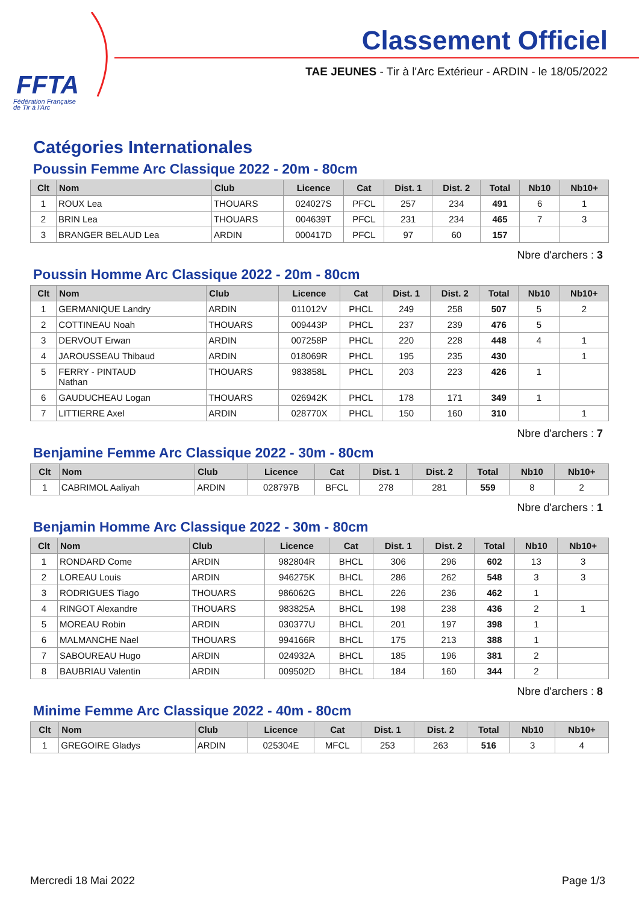FFTA
Fédération Française
de Tir à l'Arc
Classement Officiel
TAE JEUNES - Tir à l'Arc Extérieur - ARDIN - le 18/05/2022
Catégories Internationales
Poussin Femme Arc Classique 2022 - 20m - 80cm
| Clt | Nom | Club | Licence | Cat | Dist. 1 | Dist. 2 | Total | Nb10 | Nb10+ |
| --- | --- | --- | --- | --- | --- | --- | --- | --- | --- |
| 1 | ROUX Lea | THOUARS | 024027S | PFCL | 257 | 234 | 491 | 6 | 1 |
| 2 | BRIN Lea | THOUARS | 004639T | PFCL | 231 | 234 | 465 | 7 | 3 |
| 3 | BRANGER BELAUD Lea | ARDIN | 000417D | PFCL | 97 | 60 | 157 | | |
Nbre d'archers : 3
Poussin Homme Arc Classique 2022 - 20m - 80cm
| Clt | Nom | Club | Licence | Cat | Dist. 1 | Dist. 2 | Total | Nb10 | Nb10+ |
| --- | --- | --- | --- | --- | --- | --- | --- | --- | --- |
| 1 | GERMANIQUE Landry | ARDIN | 011012V | PHCL | 249 | 258 | 507 | 5 | 2 |
| 2 | COTTINEAU Noah | THOUARS | 009443P | PHCL | 237 | 239 | 476 | 5 | |
| 3 | DERVOUT Erwan | ARDIN | 007258P | PHCL | 220 | 228 | 448 | 4 | 1 |
| 4 | JAROUSSEAU Thibaud | ARDIN | 018069R | PHCL | 195 | 235 | 430 | | 1 |
| 5 | FERRY - PINTAUD Nathan | THOUARS | 983858L | PHCL | 203 | 223 | 426 | 1 | |
| 6 | GAUDUCHEAU Logan | THOUARS | 026942K | PHCL | 178 | 171 | 349 | 1 | |
| 7 | LITTIERRE Axel | ARDIN | 028770X | PHCL | 150 | 160 | 310 | | 1 |
Nbre d'archers : 7
Benjamine Femme Arc Classique 2022 - 30m - 80cm
| Clt | Nom | Club | Licence | Cat | Dist. 1 | Dist. 2 | Total | Nb10 | Nb10+ |
| --- | --- | --- | --- | --- | --- | --- | --- | --- | --- |
| 1 | CABRIMOL Aaliyah | ARDIN | 028797B | BFCL | 278 | 281 | 559 | 8 | 2 |
Nbre d'archers : 1
Benjamin Homme Arc Classique 2022 - 30m - 80cm
| Clt | Nom | Club | Licence | Cat | Dist. 1 | Dist. 2 | Total | Nb10 | Nb10+ |
| --- | --- | --- | --- | --- | --- | --- | --- | --- | --- |
| 1 | RONDARD Come | ARDIN | 982804R | BHCL | 306 | 296 | 602 | 13 | 3 |
| 2 | LOREAU Louis | ARDIN | 946275K | BHCL | 286 | 262 | 548 | 3 | 3 |
| 3 | RODRIGUES Tiago | THOUARS | 986062G | BHCL | 226 | 236 | 462 | 1 | |
| 4 | RINGOT Alexandre | THOUARS | 983825A | BHCL | 198 | 238 | 436 | 2 | 1 |
| 5 | MOREAU Robin | ARDIN | 030377U | BHCL | 201 | 197 | 398 | 1 | |
| 6 | MALMANCHE Nael | THOUARS | 994166R | BHCL | 175 | 213 | 388 | 1 | |
| 7 | SABOUREAU Hugo | ARDIN | 024932A | BHCL | 185 | 196 | 381 | 2 | |
| 8 | BAUBRIAU Valentin | ARDIN | 009502D | BHCL | 184 | 160 | 344 | 2 | |
Nbre d'archers : 8
Minime Femme Arc Classique 2022 - 40m - 80cm
| Clt | Nom | Club | Licence | Cat | Dist. 1 | Dist. 2 | Total | Nb10 | Nb10+ |
| --- | --- | --- | --- | --- | --- | --- | --- | --- | --- |
| 1 | GREGOIRE Gladys | ARDIN | 025304E | MFCL | 253 | 263 | 516 | 3 | 4 |
Mercredi 18 Mai 2022 Page 1/3